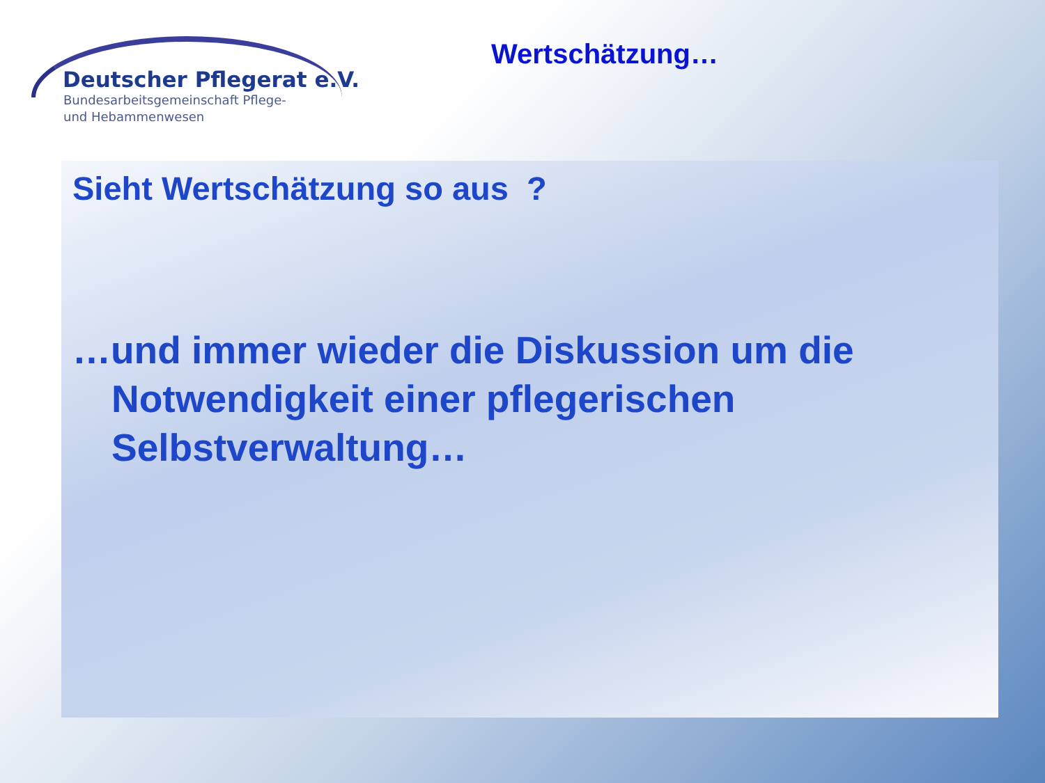Deutscher Pflegerat e.V.
Bundesarbeitsgemeinschaft Pflege-
und Hebammenwesen
Wertschätzung…
Sieht Wertschätzung so aus ?
…und immer wieder die Diskussion um die Notwendigkeit einer pflegerischen Selbstverwaltung…